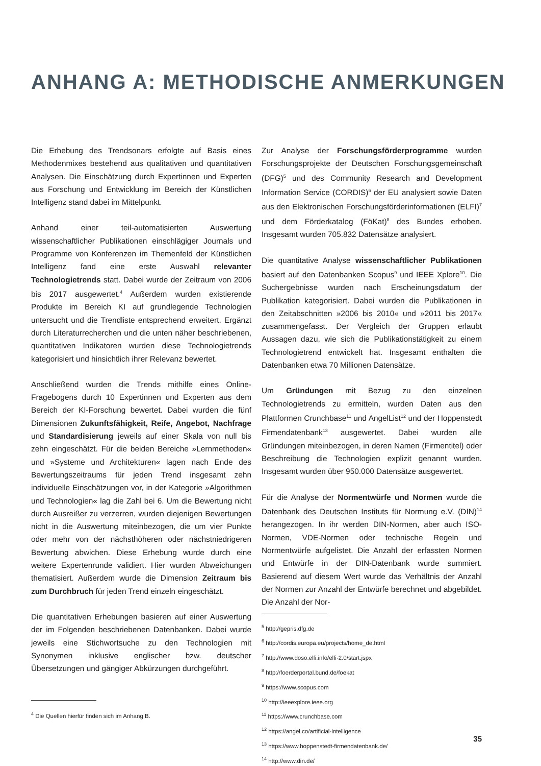ANHANG A: METHODISCHE ANMERKUNGEN
Die Erhebung des Trendsonars erfolgte auf Basis eines Methodenmixes bestehend aus qualitativen und quantitativen Analysen. Die Einschätzung durch Expertinnen und Experten aus Forschung und Entwicklung im Bereich der Künstlichen Intelligenz stand dabei im Mittelpunkt.
Anhand einer teil-automatisierten Auswertung wissenschaftlicher Publikationen einschlägiger Journals und Programme von Konferenzen im Themenfeld der Künstlichen Intelligenz fand eine erste Auswahl relevanter Technologietrends statt. Dabei wurde der Zeitraum von 2006 bis 2017 ausgewertet.<sup>4</sup> Außerdem wurden existierende Produkte im Bereich KI auf grundlegende Technologien untersucht und die Trendliste entsprechend erweitert. Ergänzt durch Literaturrecherchen und die unten näher beschriebenen, quantitativen Indikatoren wurden diese Technologietrends kategorisiert und hinsichtlich ihrer Relevanz bewertet.
Anschließend wurden die Trends mithilfe eines Online-Fragebogens durch 10 Expertinnen und Experten aus dem Bereich der KI-Forschung bewertet. Dabei wurden die fünf Dimensionen Zukunftsfähigkeit, Reife, Angebot, Nachfrage und Standardisierung jeweils auf einer Skala von null bis zehn eingeschätzt. Für die beiden Bereiche »Lernmethoden« und »Systeme und Architekturen« lagen nach Ende des Bewertungszeitraums für jeden Trend insgesamt zehn individuelle Einschätzungen vor, in der Kategorie »Algorithmen und Technologien« lag die Zahl bei 6. Um die Bewertung nicht durch Ausreißer zu verzerren, wurden diejenigen Bewertungen nicht in die Auswertung miteinbezogen, die um vier Punkte oder mehr von der nächsthöheren oder nächstniedrigeren Bewertung abwichen. Diese Erhebung wurde durch eine weitere Expertenrunde validiert. Hier wurden Abweichungen thematisiert. Außerdem wurde die Dimension Zeitraum bis zum Durchbruch für jeden Trend einzeln eingeschätzt.
Die quantitativen Erhebungen basieren auf einer Auswertung der im Folgenden beschriebenen Datenbanken. Dabei wurde jeweils eine Stichwortsuche zu den Technologien mit Synonymen inklusive englischer bzw. deutscher Übersetzungen und gängiger Abkürzungen durchgeführt.
Zur Analyse der Forschungsförderprogramme wurden Forschungsprojekte der Deutschen Forschungsgemeinschaft (DFG)<sup>5</sup> und des Community Research and Development Information Service (CORDIS)<sup>6</sup> der EU analysiert sowie Daten aus den Elektronischen Forschungsförderinformationen (ELFI)<sup>7</sup> und dem Förderkatalog (FöKat)<sup>8</sup> des Bundes erhoben. Insgesamt wurden 705.832 Datensätze analysiert.
Die quantitative Analyse wissenschaftlicher Publikationen basiert auf den Datenbanken Scopus<sup>9</sup> und IEEE Xplore<sup>10</sup>. Die Suchergebnisse wurden nach Erscheinungsdatum der Publikation kategorisiert. Dabei wurden die Publikationen in den Zeitabschnitten »2006 bis 2010« und »2011 bis 2017« zusammengefasst. Der Vergleich der Gruppen erlaubt Aussagen dazu, wie sich die Publikationstätigkeit zu einem Technologietrend entwickelt hat. Insgesamt enthalten die Datenbanken etwa 70 Millionen Datensätze.
Um Gründungen mit Bezug zu den einzelnen Technologietrends zu ermitteln, wurden Daten aus den Plattformen Crunchbase<sup>11</sup> und AngelList<sup>12</sup> und der Hoppenstedt Firmendatenbank<sup>13</sup> ausgewertet. Dabei wurden alle Gründungen miteinbezogen, in deren Namen (Firmentitel) oder Beschreibung die Technologien explizit genannt wurden. Insgesamt wurden über 950.000 Datensätze ausgewertet.
Für die Analyse der Normentwürfe und Normen wurde die Datenbank des Deutschen Instituts für Normung e.V. (DIN)<sup>14</sup> herangezogen. In ihr werden DIN-Normen, aber auch ISO-Normen, VDE-Normen oder technische Regeln und Normentwürfe aufgelistet. Die Anzahl der erfassten Normen und Entwürfe in der DIN-Datenbank wurde summiert. Basierend auf diesem Wert wurde das Verhältnis der Anzahl der Normen zur Anzahl der Entwürfe berechnet und abgebildet. Die Anzahl der Nor-
<sup>5</sup> http://gepris.dfg.de
<sup>6</sup> http://cordis.europa.eu/projects/home_de.html
<sup>7</sup> http://www.doso.elfi.info/elfi-2.0/start.jspx
<sup>8</sup> http://foerderportal.bund.de/foekat
<sup>9</sup> https://www.scopus.com
<sup>10</sup> http://ieeexplore.ieee.org
<sup>11</sup> https://www.crunchbase.com
<sup>12</sup> https://angel.co/artificial-intelligence
<sup>13</sup> https://www.hoppenstedt-firmendatenbank.de/
<sup>14</sup> http://www.din.de/
<sup>4</sup> Die Quellen hierfür finden sich im Anhang B.
35